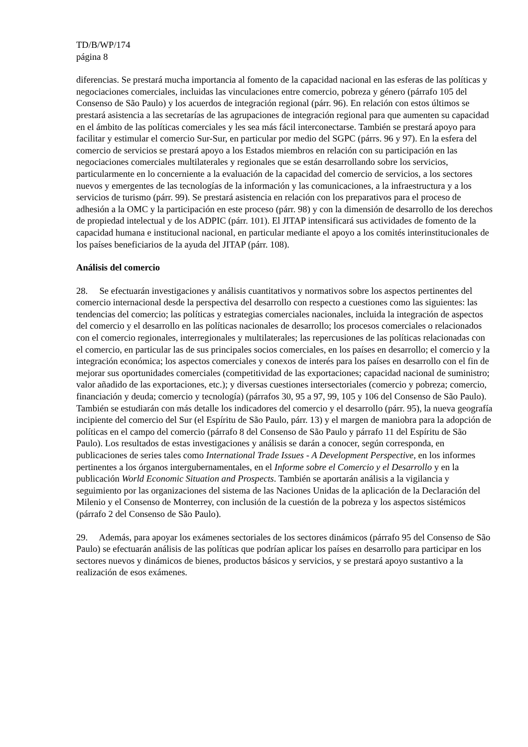TD/B/WP/174
página 8
diferencias. Se prestará mucha importancia al fomento de la capacidad nacional en las esferas de las políticas y negociaciones comerciales, incluidas las vinculaciones entre comercio, pobreza y género (párrafo 105 del Consenso de São Paulo) y los acuerdos de integración regional (párr. 96). En relación con estos últimos se prestará asistencia a las secretarías de las agrupaciones de integración regional para que aumenten su capacidad en el ámbito de las políticas comerciales y les sea más fácil interconectarse. También se prestará apoyo para facilitar y estimular el comercio Sur-Sur, en particular por medio del SGPC (párrs. 96 y 97). En la esfera del comercio de servicios se prestará apoyo a los Estados miembros en relación con su participación en las negociaciones comerciales multilaterales y regionales que se están desarrollando sobre los servicios, particularmente en lo concerniente a la evaluación de la capacidad del comercio de servicios, a los sectores nuevos y emergentes de las tecnologías de la información y las comunicaciones, a la infraestructura y a los servicios de turismo (párr. 99). Se prestará asistencia en relación con los preparativos para el proceso de adhesión a la OMC y la participación en este proceso (párr. 98) y con la dimensión de desarrollo de los derechos de propiedad intelectual y de los ADPIC (párr. 101). El JITAP intensificará sus actividades de fomento de la capacidad humana e institucional nacional, en particular mediante el apoyo a los comités interinstitucionales de los países beneficiarios de la ayuda del JITAP (párr. 108).
Análisis del comercio
28. Se efectuarán investigaciones y análisis cuantitativos y normativos sobre los aspectos pertinentes del comercio internacional desde la perspectiva del desarrollo con respecto a cuestiones como las siguientes: las tendencias del comercio; las políticas y estrategias comerciales nacionales, incluida la integración de aspectos del comercio y el desarrollo en las políticas nacionales de desarrollo; los procesos comerciales o relacionados con el comercio regionales, interregionales y multilaterales; las repercusiones de las políticas relacionadas con el comercio, en particular las de sus principales socios comerciales, en los países en desarrollo; el comercio y la integración económica; los aspectos comerciales y conexos de interés para los países en desarrollo con el fin de mejorar sus oportunidades comerciales (competitividad de las exportaciones; capacidad nacional de suministro; valor añadido de las exportaciones, etc.); y diversas cuestiones intersectoriales (comercio y pobreza; comercio, financiación y deuda; comercio y tecnología) (párrafos 30, 95 a 97, 99, 105 y 106 del Consenso de São Paulo). También se estudiarán con más detalle los indicadores del comercio y el desarrollo (párr. 95), la nueva geografía incipiente del comercio del Sur (el Espíritu de São Paulo, párr. 13) y el margen de maniobra para la adopción de políticas en el campo del comercio (párrafo 8 del Consenso de São Paulo y párrafo 11 del Espíritu de São Paulo). Los resultados de estas investigaciones y análisis se darán a conocer, según corresponda, en publicaciones de series tales como International Trade Issues - A Development Perspective, en los informes pertinentes a los órganos intergubernamentales, en el Informe sobre el Comercio y el Desarrollo y en la publicación World Economic Situation and Prospects. También se aportarán análisis a la vigilancia y seguimiento por las organizaciones del sistema de las Naciones Unidas de la aplicación de la Declaración del Milenio y el Consenso de Monterrey, con inclusión de la cuestión de la pobreza y los aspectos sistémicos (párrafo 2 del Consenso de São Paulo).
29. Además, para apoyar los exámenes sectoriales de los sectores dinámicos (párrafo 95 del Consenso de São Paulo) se efectuarán análisis de las políticas que podrían aplicar los países en desarrollo para participar en los sectores nuevos y dinámicos de bienes, productos básicos y servicios, y se prestará apoyo sustantivo a la realización de esos exámenes.